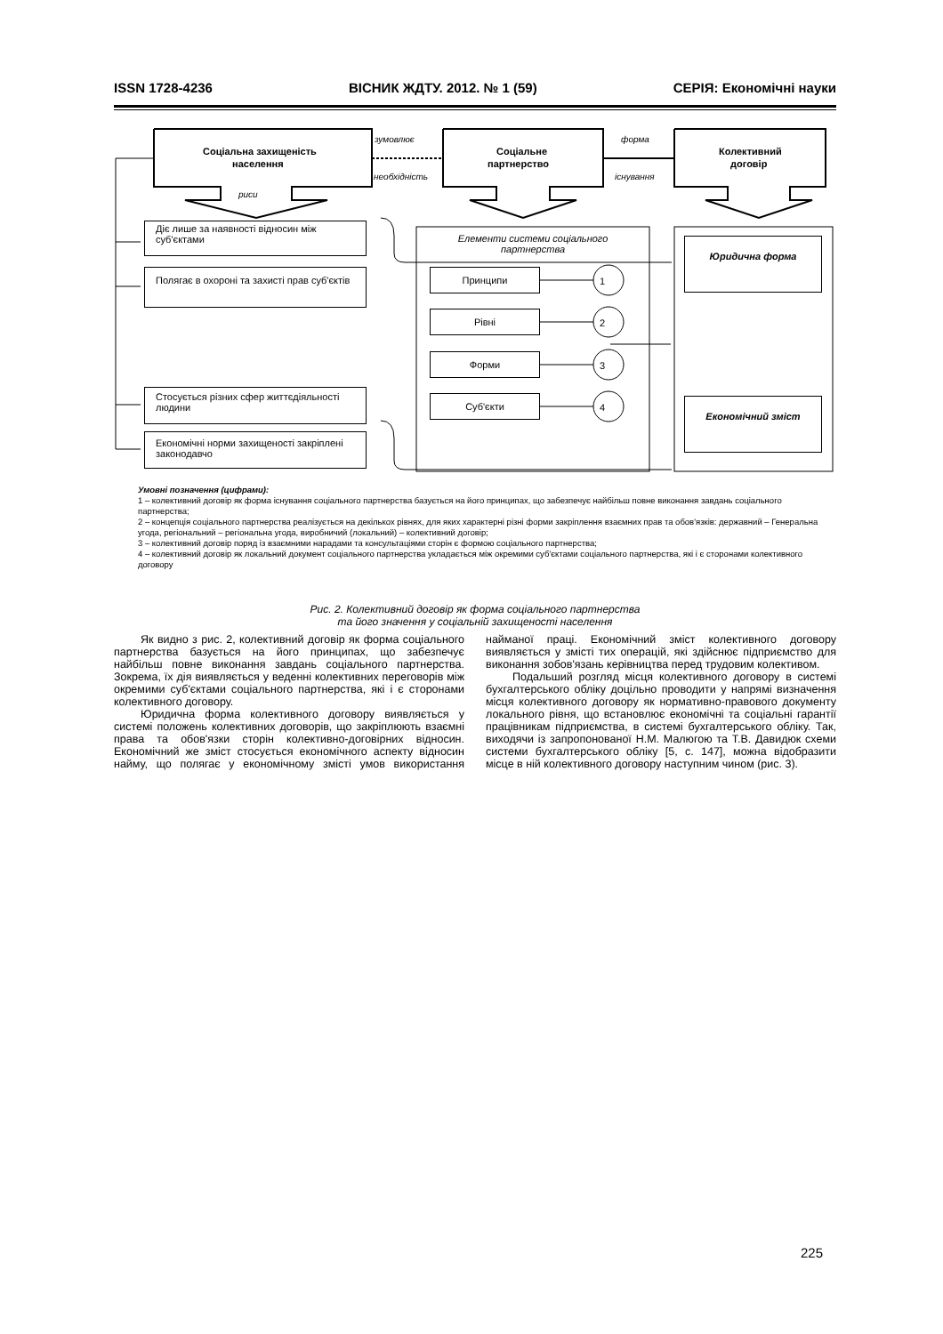ISSN 1728-4236 ВІСНИК ЖДТУ. 2012. № 1 (59) СЕРІЯ: Економічні науки
1
2
3
4
зумовлює
необхідність
форма
існування
риси
Соціальна захищеність
населення
Соціальне
партнерство
Колективний
договір
Діє лише за наявності відносин між суб'єктами
Полягає в охороні та захисті прав суб'єктів
Стосується різних сфер життєдіяльності людини
Економічні норми захищеності закріплені законодавчо
Елементи системи соціального партнерства
Принципи
Рівні
Форми
Суб'єкти
Юридична форма
Економічний зміст
Умовні позначення (цифрами):
1 – колективний договір як форма існування соціального партнерства базується на його принципах, що забезпечує найбільш повне виконання завдань соціального партнерства;
2 – концепція соціального партнерства реалізується на декількох рівнях, для яких характерні різні форми закріплення взаємних прав та обов'язків: державний – Генеральна угода, регіональний – регіональна угода, виробничий (локальний) – колективний договір;
3 – колективний договір поряд із взаємними нарадами та консультаціями сторін є формою соціального партнерства;
4 – колективний договір як локальний документ соціального партнерства укладається між окремими суб'єктами соціального партнерства, які і є сторонами колективного договору
Рис. 2. Колективний договір як форма соціального партнерства
та його значення у соціальній захищеності населення
Як видно з рис. 2, колективний договір як форма соціального партнерства базується на його принципах, що забезпечує найбільш повне виконання завдань соціального партнерства. Зокрема, їх дія виявляється у веденні колективних переговорів між окремими суб'єктами соціального партнерства, які і є сторонами колективного договору.
Юридична форма колективного договору виявляється у системі положень колективних договорів, що закріплюють взаємні права та обов'язки сторін колективно-договірних відносин. Економічний же зміст стосується економічного аспекту відносин найму, що полягає у економічному змісті умов використання найманої праці. Економічний зміст колективного договору виявляється у змісті тих операцій, які здійснює підприємство для виконання зобов'язань керівництва перед трудовим колективом.
Подальший розгляд місця колективного договору в системі бухгалтерського обліку доцільно проводити у напрямі визначення місця колективного договору як нормативно-правового документу локального рівня, що встановлює економічні та соціальні гарантії працівникам підприємства, в системі бухгалтерського обліку. Так, виходячи із запропонованої Н.М. Малюгою та Т.В. Давидюк схеми системи бухгалтерського обліку [5, с. 147], можна відобразити місце в ній колективного договору наступним чином (рис. 3).
225